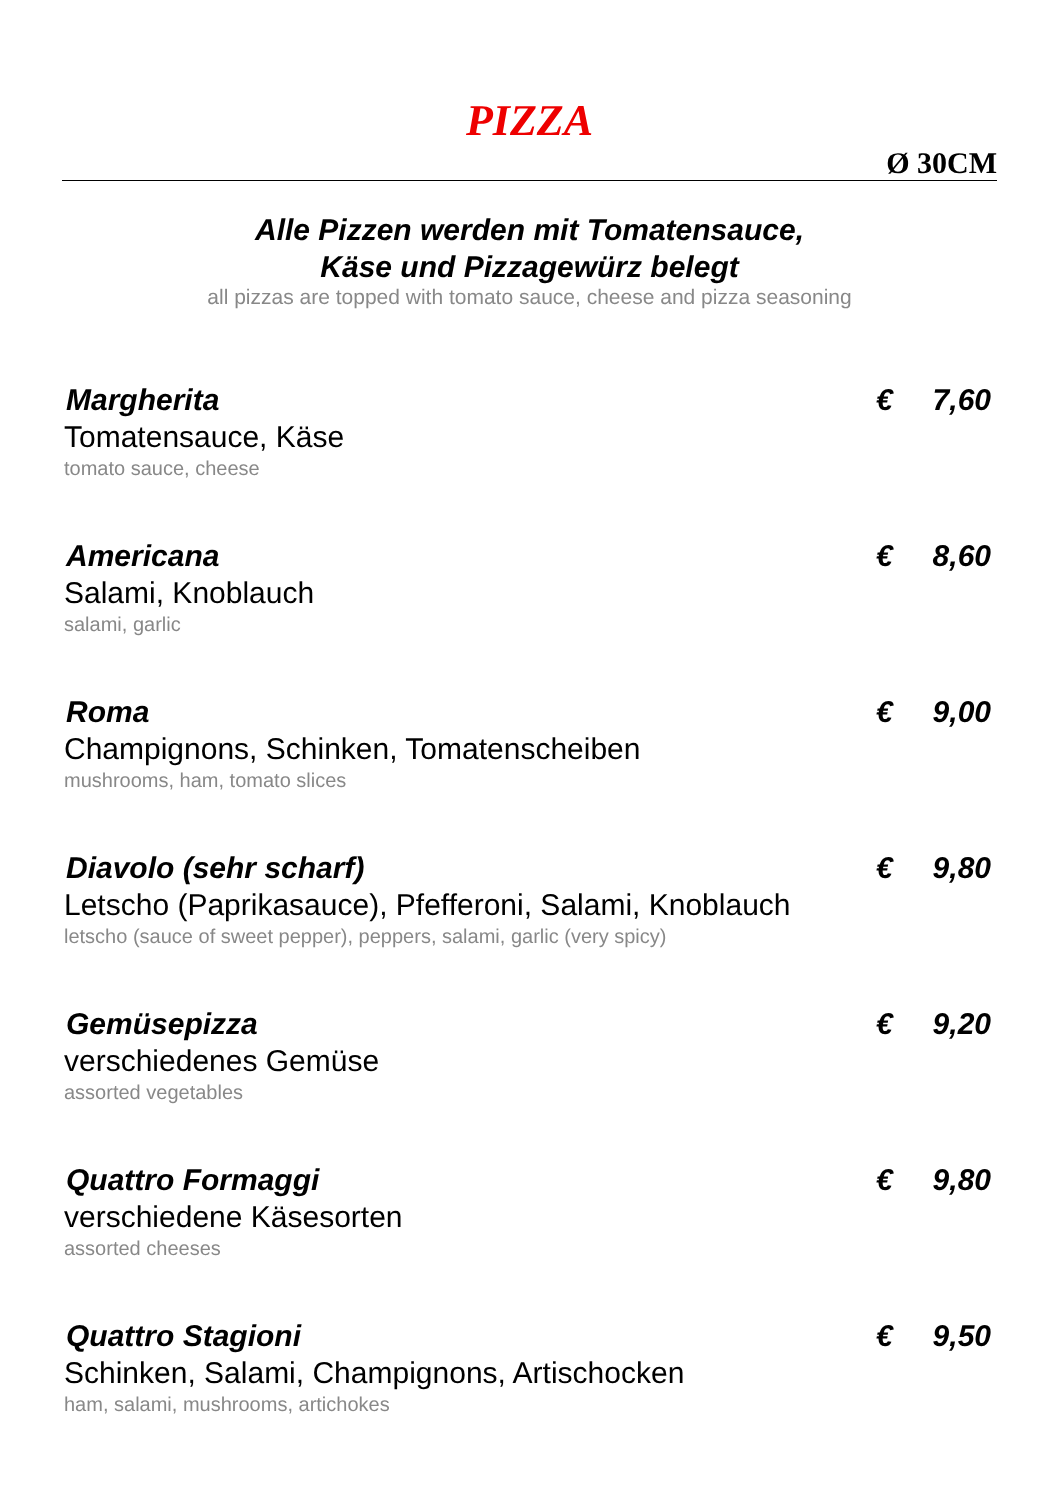PIZZA
Ø 30CM
Alle Pizzen werden mit Tomatensauce,
Käse und Pizzagewürz belegt
all pizzas are topped with tomato sauce, cheese and pizza seasoning
Margherita € 7,60
Tomatensauce, Käse
tomato sauce, cheese
Americana € 8,60
Salami, Knoblauch
salami, garlic
Roma € 9,00
Champignons, Schinken, Tomatenscheiben
mushrooms, ham, tomato slices
Diavolo (sehr scharf) € 9,80
Letscho (Paprikasauce), Pfefferoni, Salami, Knoblauch
letscho (sauce of sweet pepper), peppers, salami, garlic (very spicy)
Gemüsepizza € 9,20
verschiedenes Gemüse
assorted vegetables
Quattro Formaggi € 9,80
verschiedene Käsesorten
assorted cheeses
Quattro Stagioni € 9,50
Schinken, Salami, Champignons, Artischocken
ham, salami, mushrooms, artichokes